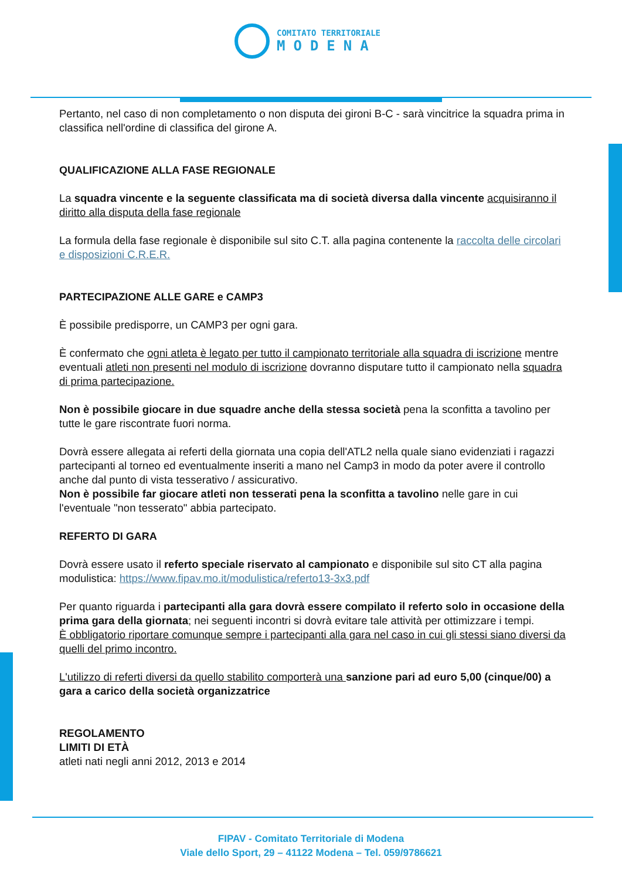COMITATO TERRITORIALE
MODENA
Pertanto, nel caso di non completamento o non disputa dei gironi B-C - sarà vincitrice la squadra prima in classifica nell'ordine di classifica del girone A.
QUALIFICAZIONE ALLA FASE REGIONALE
La squadra vincente e la seguente classificata ma di società diversa dalla vincente acquisiranno il diritto alla disputa della fase regionale
La formula della fase regionale è disponibile sul sito C.T. alla pagina contenente la raccolta delle circolari e disposizioni C.R.E.R.
PARTECIPAZIONE ALLE GARE e CAMP3
È possibile predisporre, un CAMP3 per ogni gara.
È confermato che ogni atleta è legato per tutto il campionato territoriale alla squadra di iscrizione mentre eventuali atleti non presenti nel modulo di iscrizione dovranno disputare tutto il campionato nella squadra di prima partecipazione.
Non è possibile giocare in due squadre anche della stessa società pena la sconfitta a tavolino per tutte le gare riscontrate fuori norma.
Dovrà essere allegata ai referti della giornata una copia dell'ATL2 nella quale siano evidenziati i ragazzi partecipanti al torneo ed eventualmente inseriti a mano nel Camp3 in modo da poter avere il controllo anche dal punto di vista tesserativo / assicurativo.
Non è possibile far giocare atleti non tesserati pena la sconfitta a tavolino nelle gare in cui l'eventuale "non tesserato" abbia partecipato.
REFERTO DI GARA
Dovrà essere usato il referto speciale riservato al campionato e disponibile sul sito CT alla pagina modulistica: https://www.fipav.mo.it/modulistica/referto13-3x3.pdf
Per quanto riguarda i partecipanti alla gara dovrà essere compilato il referto solo in occasione della prima gara della giornata; nei seguenti incontri si dovrà evitare tale attività per ottimizzare i tempi.
È obbligatorio riportare comunque sempre i partecipanti alla gara nel caso in cui gli stessi siano diversi da quelli del primo incontro.
L'utilizzo di referti diversi da quello stabilito comporterà una sanzione pari ad euro 5,00 (cinque/00) a gara a carico della società organizzatrice
REGOLAMENTO
LIMITI DI ETÀ
atleti nati negli anni 2012, 2013 e 2014
FIPAV - Comitato Territoriale di Modena
Viale dello Sport, 29 – 41122 Modena – Tel. 059/9786621